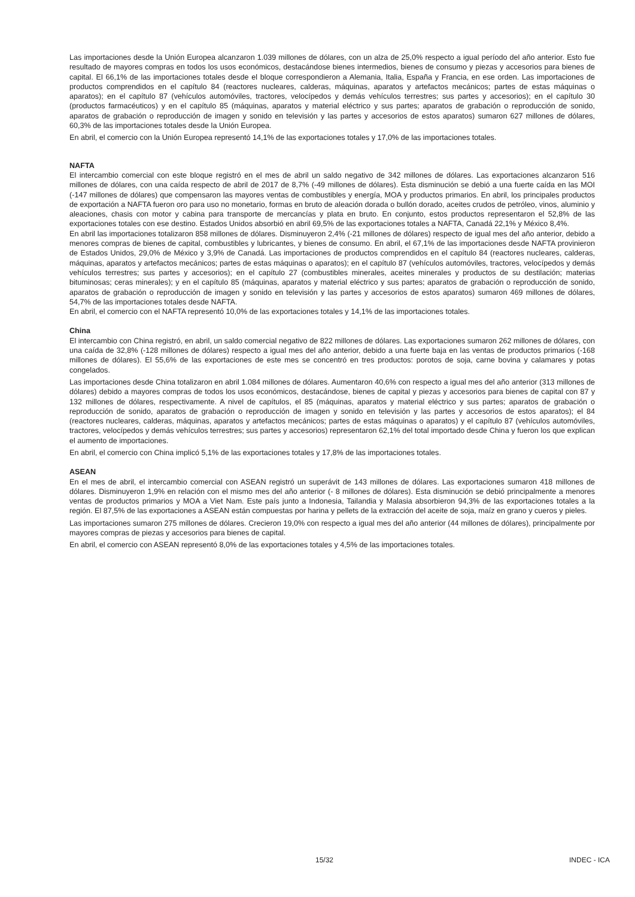Las importaciones desde la Unión Europea alcanzaron 1.039 millones de dólares, con un alza de 25,0% respecto a igual período del año anterior. Esto fue resultado de mayores compras en todos los usos económicos, destacándose bienes intermedios, bienes de consumo y piezas y accesorios para bienes de capital. El 66,1% de las importaciones totales desde el bloque correspondieron a Alemania, Italia, España y Francia, en ese orden. Las importaciones de productos comprendidos en el capítulo 84 (reactores nucleares, calderas, máquinas, aparatos y artefactos mecánicos; partes de estas máquinas o aparatos); en el capítulo 87 (vehículos automóviles, tractores, velocípedos y demás vehículos terrestres; sus partes y accesorios); en el capítulo 30 (productos farmacéuticos) y en el capítulo 85 (máquinas, aparatos y material eléctrico y sus partes; aparatos de grabación o reproducción de sonido, aparatos de grabación o reproducción de imagen y sonido en televisión y las partes y accesorios de estos aparatos) sumaron 627 millones de dólares, 60,3% de las importaciones totales desde la Unión Europea.
En abril, el comercio con la Unión Europea representó 14,1% de las exportaciones totales y 17,0% de las importaciones totales.
NAFTA
El intercambio comercial con este bloque registró en el mes de abril un saldo negativo de 342 millones de dólares. Las exportaciones alcanzaron 516 millones de dólares, con una caída respecto de abril de 2017 de 8,7% (-49 millones de dólares). Esta disminución se debió a una fuerte caída en las MOI (-147 millones de dólares) que compensaron las mayores ventas de combustibles y energía, MOA y productos primarios. En abril, los principales productos de exportación a NAFTA fueron oro para uso no monetario, formas en bruto de aleación dorada o bullón dorado, aceites crudos de petróleo, vinos, aluminio y aleaciones, chasis con motor y cabina para transporte de mercancías y plata en bruto. En conjunto, estos productos representaron el 52,8% de las exportaciones totales con ese destino. Estados Unidos absorbió en abril 69,5% de las exportaciones totales a NAFTA, Canadá 22,1% y México 8,4%.
En abril las importaciones totalizaron 858 millones de dólares. Disminuyeron 2,4% (-21 millones de dólares) respecto de igual mes del año anterior, debido a menores compras de bienes de capital, combustibles y lubricantes, y bienes de consumo. En abril, el 67,1% de las importaciones desde NAFTA provinieron de Estados Unidos, 29,0% de México y 3,9% de Canadá. Las importaciones de productos comprendidos en el capítulo 84 (reactores nucleares, calderas, máquinas, aparatos y artefactos mecánicos; partes de estas máquinas o aparatos); en el capítulo 87 (vehículos automóviles, tractores, velocípedos y demás vehículos terrestres; sus partes y accesorios); en el capítulo 27 (combustibles minerales, aceites minerales y productos de su destilación; materias bituminosas; ceras minerales); y en el capítulo 85 (máquinas, aparatos y material eléctrico y sus partes; aparatos de grabación o reproducción de sonido, aparatos de grabación o reproducción de imagen y sonido en televisión y las partes y accesorios de estos aparatos) sumaron 469 millones de dólares, 54,7% de las importaciones totales desde NAFTA.
En abril, el comercio con el NAFTA representó 10,0% de las exportaciones totales y 14,1% de las importaciones totales.
China
El intercambio con China registró, en abril, un saldo comercial negativo de 822 millones de dólares. Las exportaciones sumaron 262 millones de dólares, con una caída de 32,8% (-128 millones de dólares) respecto a igual mes del año anterior, debido a una fuerte baja en las ventas de productos primarios (-168 millones de dólares). El 55,6% de las exportaciones de este mes se concentró en tres productos: porotos de soja, carne bovina y calamares y potas congelados.
Las importaciones desde China totalizaron en abril 1.084 millones de dólares. Aumentaron 40,6% con respecto a igual mes del año anterior (313 millones de dólares) debido a mayores compras de todos los usos económicos, destacándose, bienes de capital y piezas y accesorios para bienes de capital con 87 y 132 millones de dólares, respectivamente. A nivel de capítulos, el 85 (máquinas, aparatos y material eléctrico y sus partes; aparatos de grabación o reproducción de sonido, aparatos de grabación o reproducción de imagen y sonido en televisión y las partes y accesorios de estos aparatos); el 84 (reactores nucleares, calderas, máquinas, aparatos y artefactos mecánicos; partes de estas máquinas o aparatos) y el capítulo 87 (vehículos automóviles, tractores, velocípedos y demás vehículos terrestres; sus partes y accesorios) representaron 62,1% del total importado desde China y fueron los que explican el aumento de importaciones.
En abril, el comercio con China implicó 5,1% de las exportaciones totales y 17,8% de las importaciones totales.
ASEAN
En el mes de abril, el intercambio comercial con ASEAN registró un superávit de 143 millones de dólares. Las exportaciones sumaron 418 millones de dólares. Disminuyeron 1,9% en relación con el mismo mes del año anterior (- 8 millones de dólares). Esta disminución se debió principalmente a menores ventas de productos primarios y MOA a Viet Nam. Este país junto a Indonesia, Tailandia y Malasia absorbieron 94,3% de las exportaciones totales a la región. El 87,5% de las exportaciones a ASEAN están compuestas por harina y pellets de la extracción del aceite de soja, maíz en grano y cueros y pieles.
Las importaciones sumaron 275 millones de dólares. Crecieron 19,0% con respecto a igual mes del año anterior (44 millones de dólares), principalmente por mayores compras de piezas y accesorios para bienes de capital.
En abril, el comercio con ASEAN representó 8,0% de las exportaciones totales y 4,5% de las importaciones totales.
15/32 INDEC - ICA